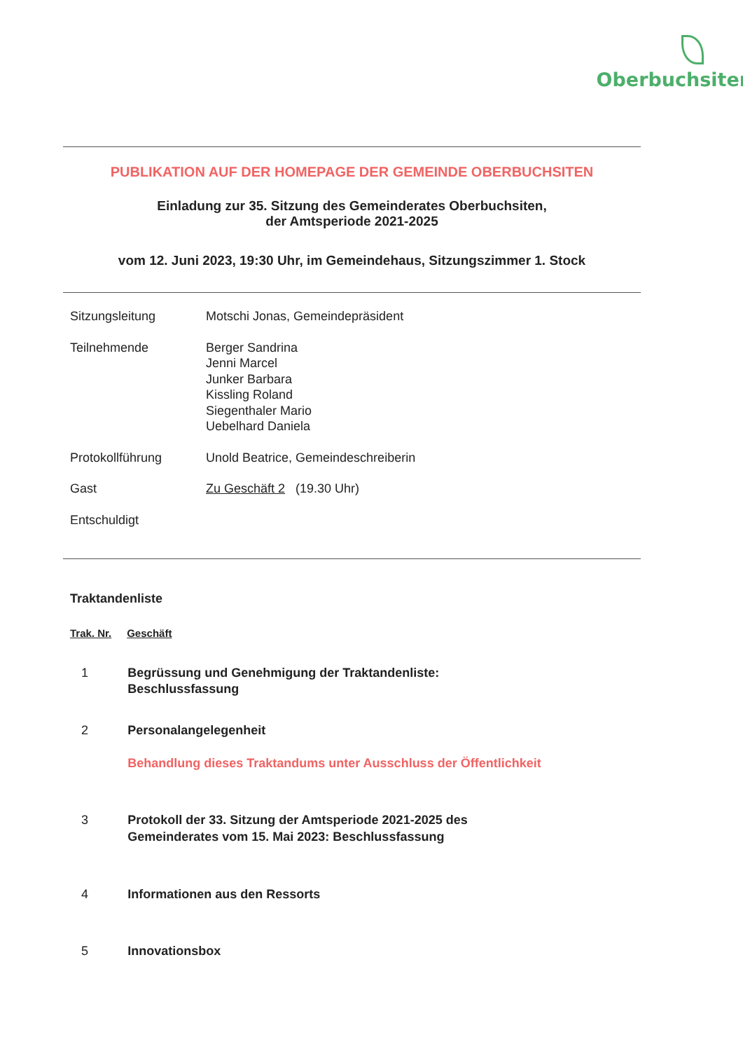Oberbuchsiten
PUBLIKATION AUF DER HOMEPAGE DER GEMEINDE OBERBUCHSITEN
Einladung zur 35. Sitzung des Gemeinderates Oberbuchsiten,
der Amtsperiode 2021-2025
vom 12. Juni 2023, 19:30 Uhr, im Gemeindehaus, Sitzungszimmer 1. Stock
| Sitzungsleitung | Motschi Jonas, Gemeindepräsident |
| Teilnehmende | Berger Sandrina Jenni Marcel Junker Barbara Kissling Roland Siegenthaler Mario Uebelhard Daniela |
| Protokollführung | Unold Beatrice, Gemeindeschreiberin |
| Gast | Zu Geschäft 2 (19.30 Uhr) |
| Entschuldigt | |
Traktandenliste
| Trak. Nr. | Geschäft |
| --- | --- |
| 1 | Begrüssung und Genehmigung der Traktandenliste: Beschlussfassung |
| 2 | Personalangelegenheit Behandlung dieses Traktandums unter Ausschluss der Öffentlichkeit |
| 3 | Protokoll der 33. Sitzung der Amtsperiode 2021-2025 des Gemeinderates vom 15. Mai 2023: Beschlussfassung |
| 4 | Informationen aus den Ressorts |
| 5 | Innovationsbox |